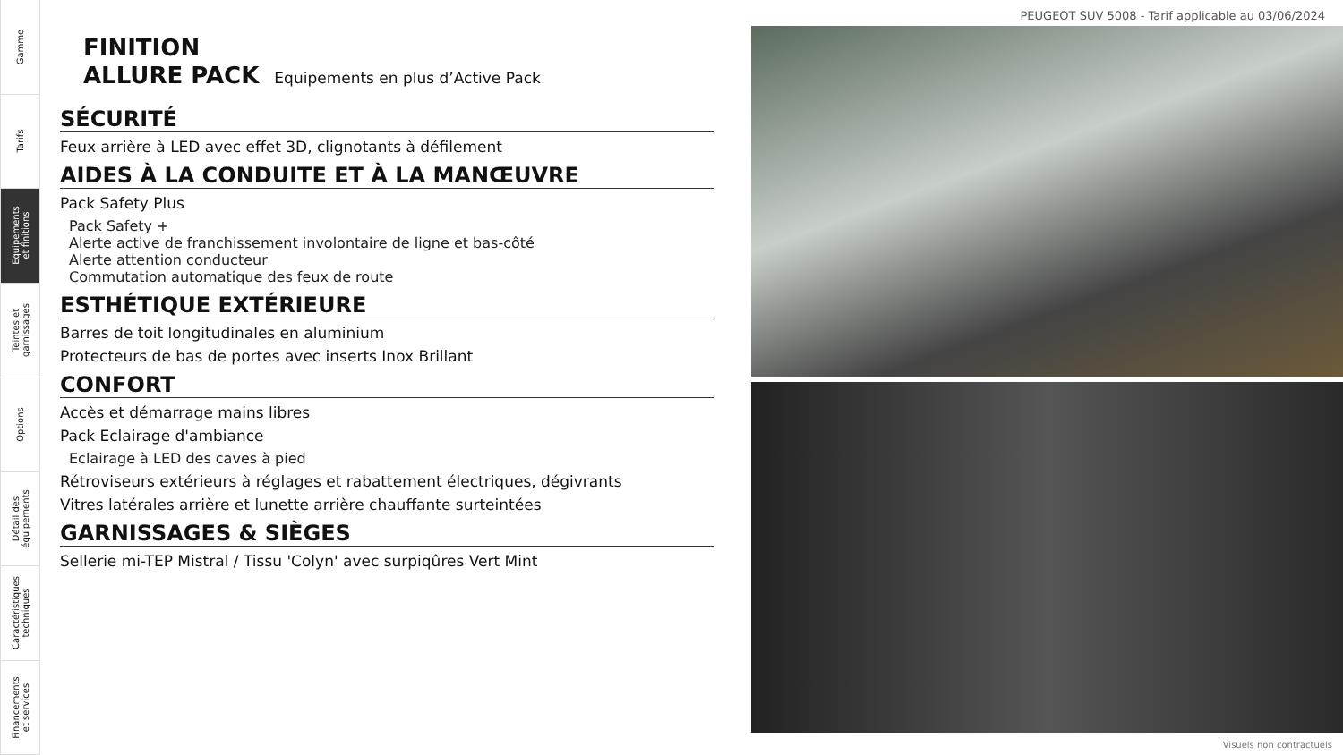Gamme
Tarifs
Equipements
et finitions
Teintes et
garnissages
Options
Détail des
équipements
Caractéristiques
techniques
Financements
et services
PEUGEOT SUV 5008 - Tarif applicable au 03/06/2024
FINITION
ALLURE PACK Equipements en plus d’Active Pack
SÉCURITÉ
Feux arrière à LED avec effet 3D, clignotants à défilement
AIDES À LA CONDUITE ET À LA MANŒUVRE
Pack Safety Plus
Pack Safety +
Alerte active de franchissement involontaire de ligne et bas-côté
Alerte attention conducteur
Commutation automatique des feux de route
ESTHÉTIQUE EXTÉRIEURE
Barres de toit longitudinales en aluminium
Protecteurs de bas de portes avec inserts Inox Brillant
CONFORT
Accès et démarrage mains libres
Pack Eclairage d'ambiance
Eclairage à LED des caves à pied
Rétroviseurs extérieurs à réglages et rabattement électriques, dégivrants
Vitres latérales arrière et lunette arrière chauffante surteintées
GARNISSAGES & SIÈGES
Sellerie mi-TEP Mistral / Tissu 'Colyn' avec surpiqûres Vert Mint
Visuels non contractuels